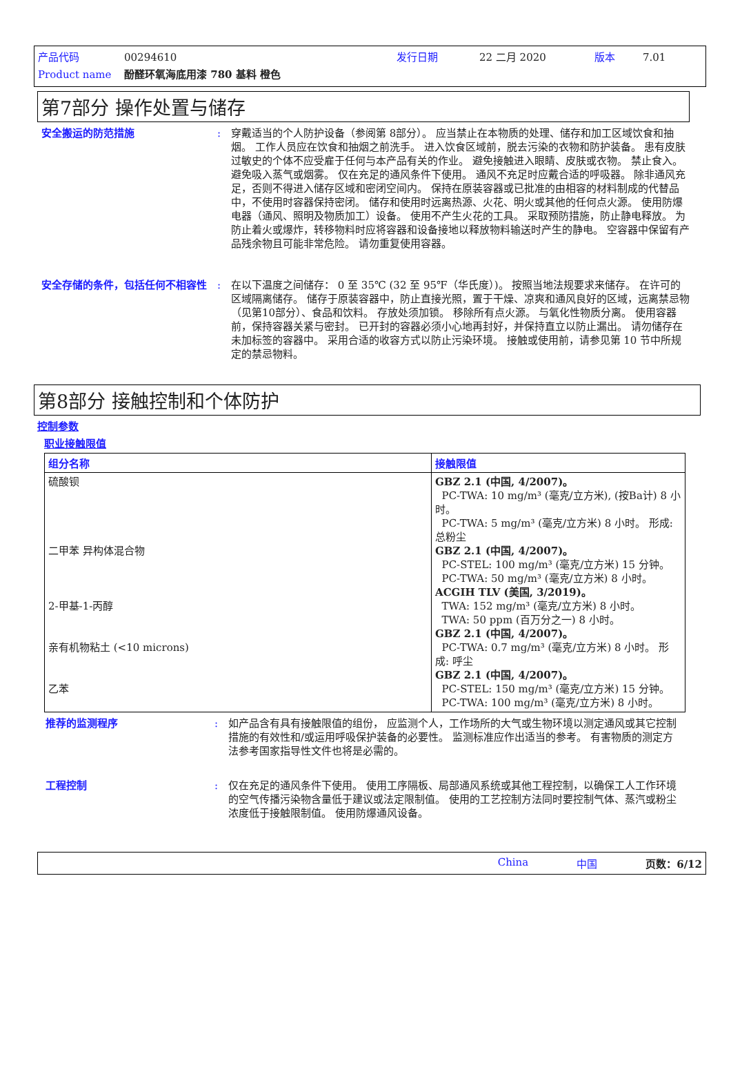产品代码 00294610 发行日期 22 二月 2020 版本 7.01
Product name 酚醛环氧海底用漆 780 基料 橙色
第7部分 操作处置与储存
安全搬运的防范措施 : 穿戴适当的个人防护设备（参阅第 8部分）。 应当禁止在本物质的处理、储存和加工区域饮食和抽烟。 工作人员应在饮食和抽烟之前洗手。 进入饮食区域前，脱去污染的衣物和防护装备。 患有皮肤过敏史的个体不应受雇于任何与本产品有关的作业。 避免接触进入眼睛、皮肤或衣物。 禁止食入。 避免吸入蒸气或烟雾。 仅在充足的通风条件下使用。 通风不充足时应戴合适的呼吸器。 除非通风充足，否则不得进入储存区域和密闭空间内。 保持在原装容器或已批准的由相容的材料制成的代替品中，不使用时容器保持密闭。 储存和使用时远离热源、火花、明火或其他的任何点火源。 使用防爆电器（通风、照明及物质加工）设备。 使用不产生火花的工具。 采取预防措施，防止静电释放。 为防止着火或爆炸，转移物料时应将容器和设备接地以释放物料输送时产生的静电。 空容器中保留有产品残余物且可能非常危险。 请勿重复使用容器。
安全存储的条件，包括任何不相容性 : 在以下温度之间储存： 0 至 35℃ (32 至 95℉（华氏度）)。 按照当地法规要求来储存。 在许可的区域隔离储存。 储存于原装容器中，防止直接光照，置于干燥、凉爽和通风良好的区域，远离禁忌物（见第10部分）、食品和饮料。 存放处须加锁。 移除所有点火源。 与氧化性物质分离。 使用容器前，保持容器关紧与密封。 已开封的容器必须小心地再封好，并保持直立以防止漏出。 请勿储存在未加标签的容器中。 采用合适的收容方式以防止污染环境。 接触或使用前，请参见第 10 节中所规定的禁忌物料。
第8部分 接触控制和个体防护
控制参数
职业接触限值
| 组分名称 | 接触限值 |
| --- | --- |
| 硫酸钡 二甲苯 异构体混合物 2-甲基-1-丙醇 亲有机物粘土 (<10 microns) 乙苯 | GBZ 2.1 (中国, 4/2007)。 PC-TWA: 10 mg/m³ (毫克/立方米), (按Ba计) 8 小时。 PC-TWA: 5 mg/m³ (毫克/立方米) 8 小时。 形成: 总粉尘 GBZ 2.1 (中国, 4/2007)。 PC-STEL: 100 mg/m³ (毫克/立方米) 15 分钟。 PC-TWA: 50 mg/m³ (毫克/立方米) 8 小时。 ACGIH TLV (美国, 3/2019)。 TWA: 152 mg/m³ (毫克/立方米) 8 小时。 TWA: 50 ppm (百万分之一) 8 小时。 GBZ 2.1 (中国, 4/2007)。 PC-TWA: 0.7 mg/m³ (毫克/立方米) 8 小时。 形成: 呼尘 GBZ 2.1 (中国, 4/2007)。 PC-STEL: 150 mg/m³ (毫克/立方米) 15 分钟。 PC-TWA: 100 mg/m³ (毫克/立方米) 8 小时。 |
推荐的监测程序 : 如产品含有具有接触限值的组份， 应监测个人，工作场所的大气或生物环境以测定通风或其它控制措施的有效性和/或运用呼吸保护装备的必要性。 监测标准应作出适当的参考。 有害物质的测定方法参考国家指导性文件也将是必需的。
工程控制 : 仅在充足的通风条件下使用。 使用工序隔板、局部通风系统或其他工程控制，以确保工人工作环境的空气传播污染物含量低于建议或法定限制值。 使用的工艺控制方法同时要控制气体、蒸汽或粉尘浓度低于接触限制值。 使用防爆通风设备。
China 中国 页数：6/12